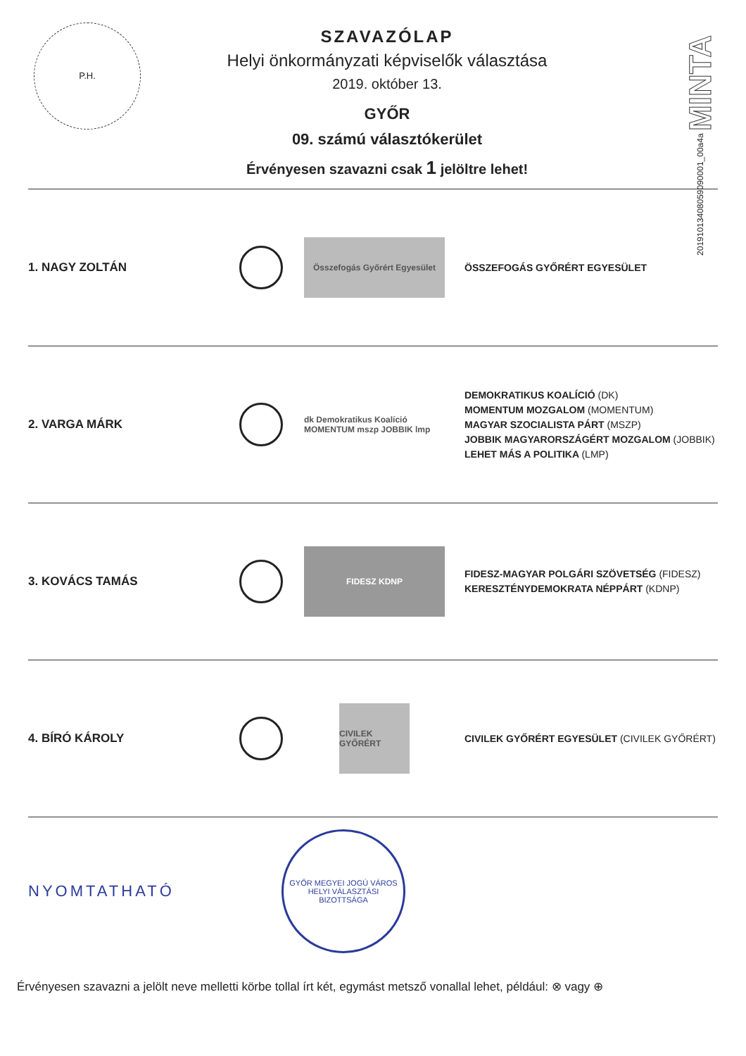P.H.
20191013408059090001_00a4a MINTA
SZAVAZÓLAP
Helyi önkormányzati képviselők választása
2019. október 13.
GYŐR
09. számú választókerület
Érvényesen szavazni csak 1 jelöltre lehet!
1. NAGY ZOLTÁN
Összefogás Győrért Egyesület
ÖSSZEFOGÁS GYŐRÉRT EGYESÜLET
2. VARGA MÁRK
dk Demokratikus Koalíció MOMENTUM mszp JOBBIK lmp
DEMOKRATIKUS KOALÍCIÓ (DK)
MOMENTUM MOZGALOM (MOMENTUM)
MAGYAR SZOCIALISTA PÁRT (MSZP)
JOBBIK MAGYARORSZÁGÉRT MOZGALOM (JOBBIK)
LEHET MÁS A POLITIKA (LMP)
3. KOVÁCS TAMÁS
FIDESZ KDNP
FIDESZ-MAGYAR POLGÁRI SZÖVETSÉG (FIDESZ)
KERESZTÉNYDEMOKRATA NÉPPÁRT (KDNP)
4. BÍRÓ KÁROLY
CIVILEK GYŐRÉRT
CIVILEK GYŐRÉRT EGYESÜLET (CIVILEK GYŐRÉRT)
NYOMTATHATÓ
GYŐR MEGYEI JOGÚ VÁROS
HELYI VÁLASZTÁSI BIZOTTSÁGA
Érvényesen szavazni a jelölt neve melletti körbe tollal írt két, egymást metsző vonallal lehet, például: ⊗ vagy ⊕